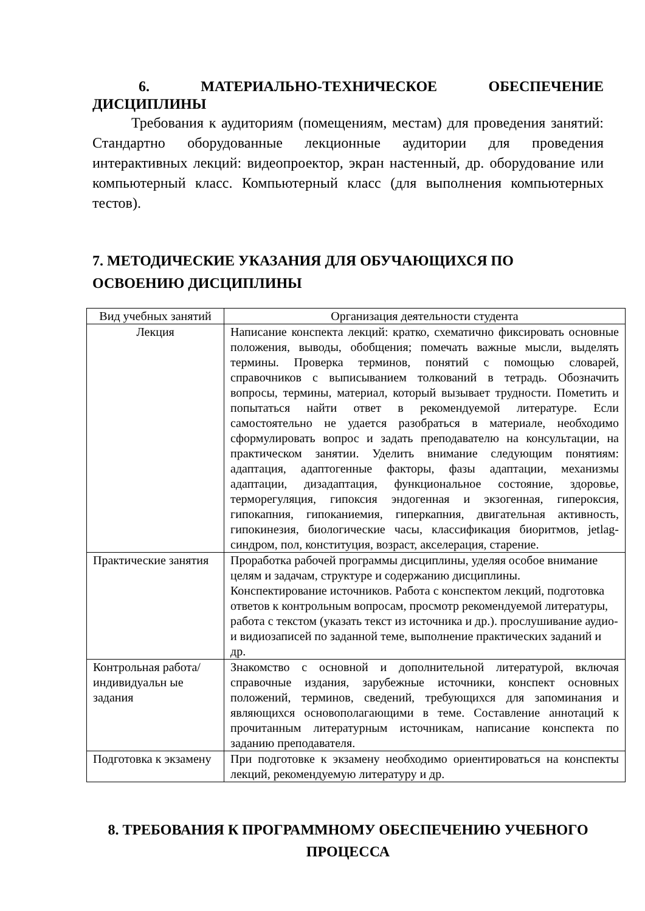6. МАТЕРИАЛЬНО-ТЕХНИЧЕСКОЕ ОБЕСПЕЧЕНИЕ ДИСЦИПЛИНЫ
Требования к аудиториям (помещениям, местам) для проведения занятий: Стандартно оборудованные лекционные аудитории для проведения интерактивных лекций: видеопроектор, экран настенный, др. оборудование или компьютерный класс. Компьютерный класс (для выполнения компьютерных тестов).
7. МЕТОДИЧЕСКИЕ УКАЗАНИЯ ДЛЯ ОБУЧАЮЩИХСЯ ПО ОСВОЕНИЮ ДИСЦИПЛИНЫ
| Вид учебных занятий | Организация деятельности студента |
| --- | --- |
| Лекция | Написание конспекта лекций: кратко, схематично фиксировать основные положения, выводы, обобщения; помечать важные мысли, выделять термины. Проверка терминов, понятий с помощью словарей, справочников с выписыванием толкований в тетрадь. Обозначить вопросы, термины, материал, который вызывает трудности. Пометить и попытаться найти ответ в рекомендуемой литературе. Если самостоятельно не удается разобраться в материале, необходимо сформулировать вопрос и задать преподавателю на консультации, на практическом занятии. Уделить внимание следующим понятиям: адаптация, адаптогенные факторы, фазы адаптации, механизмы адаптации, дизадаптация, функциональное состояние, здоровье, терморегуляция, гипоксия эндогенная и экзогенная, гипероксия, гипокапния, гипоканиемия, гиперкапния, двигательная активность, гипокинезия, биологические часы, классификация биоритмов, jetlag-синдром, пол, конституция, возраст, акселерация, старение. |
| Практические занятия | Проработка рабочей программы дисциплины, уделяя особое внимание целям и задачам, структуре и содержанию дисциплины. Конспектирование источников. Работа с конспектом лекций, подготовка ответов к контрольным вопросам, просмотр рекомендуемой литературы, работа с текстом (указать текст из источника и др.). прослушивание аудио- и видиозаписей по заданной теме, выполнение практических заданий и др. |
| Контрольная работа/индивидуальн ые задания | Знакомство с основной и дополнительной литературой, включая справочные издания, зарубежные источники, конспект основных положений, терминов, сведений, требующихся для запоминания и являющихся основополагающими в теме. Составление аннотаций к прочитанным литературным источникам, написание конспекта по заданию преподавателя. |
| Подготовка к экзамену | При подготовке к экзамену необходимо ориентироваться на конспекты лекций, рекомендуемую литературу и др. |
8. ТРЕБОВАНИЯ К ПРОГРАММНОМУ ОБЕСПЕЧЕНИЮ УЧЕБНОГО ПРОЦЕССА